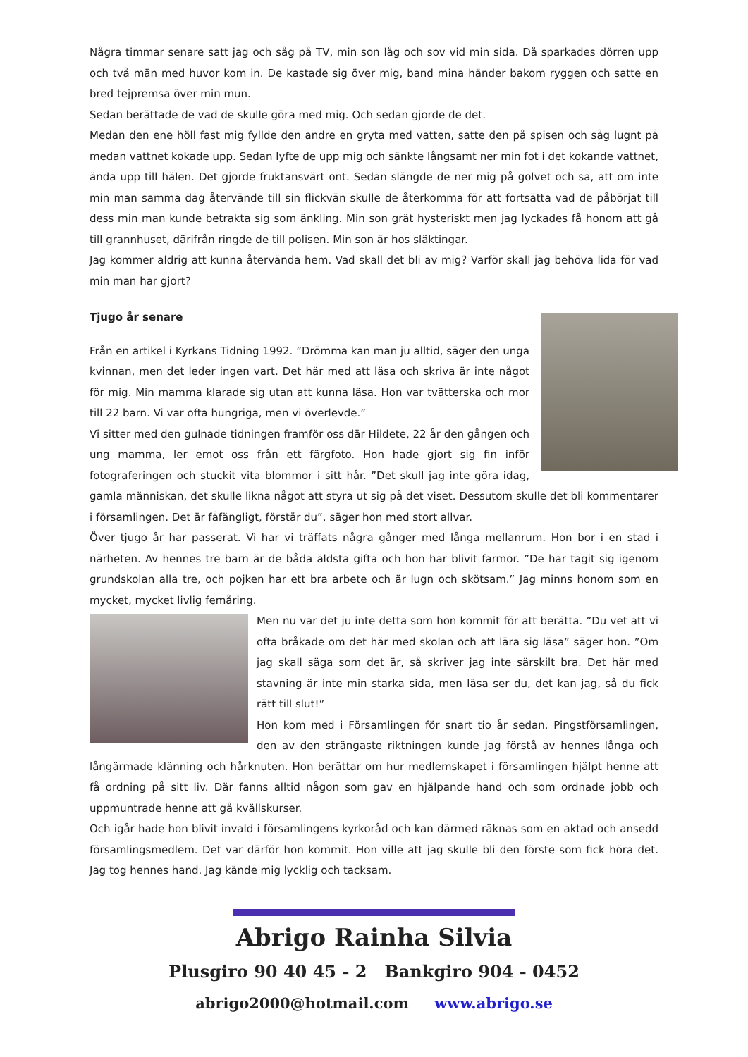Några timmar senare satt jag och såg på TV, min son låg och sov vid min sida. Då sparkades dörren upp och två män med huvor kom in. De kastade sig över mig, band mina händer bakom ryggen och satte en bred tejpremsa över min mun.
Sedan berättade de vad de skulle göra med mig. Och sedan gjorde de det.
Medan den ene höll fast mig fyllde den andre en gryta med vatten, satte den på spisen och såg lugnt på medan vattnet kokade upp. Sedan lyfte de upp mig och sänkte långsamt ner min fot i det kokande vattnet, ända upp till hälen. Det gjorde fruktansvärt ont. Sedan slängde de ner mig på golvet och sa, att om inte min man samma dag återvände till sin flickvän skulle de återkomma för att fortsätta vad de påbörjat till dess min man kunde betrakta sig som änkling. Min son grät hysteriskt men jag lyckades få honom att gå till grannhuset, därifrån ringde de till polisen. Min son är hos släktingar.
Jag kommer aldrig att kunna återvända hem. Vad skall det bli av mig? Varför skall jag behöva lida för vad min man har gjort?
Tjugo år senare
Från en artikel i Kyrkans Tidning 1992. ”Drömma kan man ju alltid, säger den unga kvinnan, men det leder ingen vart. Det här med att läsa och skriva är inte något för mig. Min mamma klarade sig utan att kunna läsa. Hon var tvätterska och mor till 22 barn. Vi var ofta hungriga, men vi överlevde.”
Vi sitter med den gulnade tidningen framför oss där Hildete, 22 år den gången och ung mamma, ler emot oss från ett färgfoto. Hon hade gjort sig fin inför fotograferingen och stuckit vita blommor i sitt hår. ”Det skull jag inte göra idag, gamla människan, det skulle likna något att styra ut sig på det viset. Dessutom skulle det bli kommentarer i församlingen. Det är fåfängligt, förstår du”, säger hon med stort allvar.
Över tjugo år har passerat. Vi har vi träffats några gånger med långa mellanrum. Hon bor i en stad i närheten. Av hennes tre barn är de båda äldsta gifta och hon har blivit farmor. ”De har tagit sig igenom grundskolan alla tre, och pojken har ett bra arbete och är lugn och skötsam.” Jag minns honom som en mycket, mycket livlig femåring.
Men nu var det ju inte detta som hon kommit för att berätta. ”Du vet att vi ofta bråkade om det här med skolan och att lära sig läsa” säger hon. ”Om jag skall säga som det är, så skriver jag inte särskilt bra. Det här med stavning är inte min starka sida, men läsa ser du, det kan jag, så du fick rätt till slut!”
Hon kom med i Församlingen för snart tio år sedan. Pingstförsamlingen, den av den strängaste riktningen kunde jag förstå av hennes långa och långärmade klänning och hårknuten. Hon berättar om hur medlemskapet i församlingen hjälpt henne att få ordning på sitt liv. Där fanns alltid någon som gav en hjälpande hand och som ordnade jobb och uppmuntrade henne att gå kvällskurser.
Och igår hade hon blivit invald i församlingens kyrkoråd och kan därmed räknas som en aktad och ansedd församlingsmedlem. Det var därför hon kommit. Hon ville att jag skulle bli den förste som fick höra det. Jag tog hennes hand. Jag kände mig lycklig och tacksam.
Abrigo Rainha Silvia
Plusgiro 90 40 45 - 2 Bankgiro 904 - 0452
abrigo2000@hotmail.com www.abrigo.se